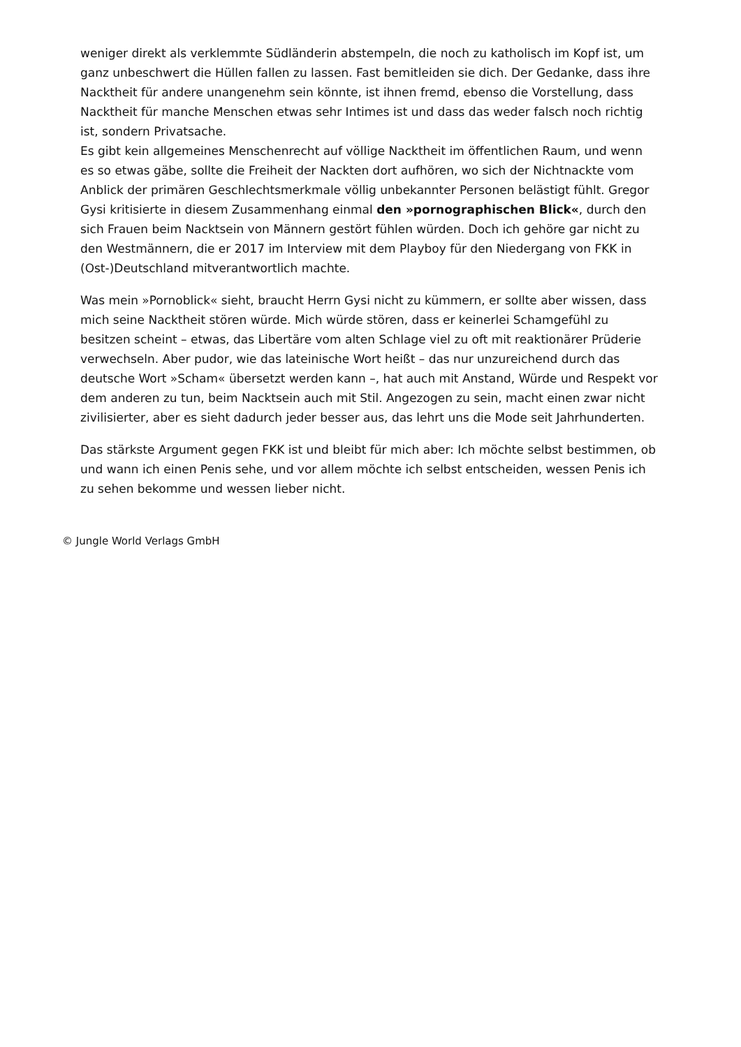weniger direkt als verklemmte Südländerin abstempeln, die noch zu katholisch im Kopf ist, um ganz unbeschwert die Hüllen fallen zu lassen. Fast bemitleiden sie dich. Der Gedanke, dass ihre Nacktheit für andere unangenehm sein könnte, ist ihnen fremd, ebenso die Vorstellung, dass Nacktheit für manche Menschen etwas sehr Intimes ist und dass das weder falsch noch richtig ist, sondern Privatsache.
Es gibt kein allgemeines Menschenrecht auf völlige Nacktheit im öffentlichen Raum, und wenn es so etwas gäbe, sollte die Freiheit der Nackten dort aufhören, wo sich der Nichtnackte vom Anblick der primären Geschlechtsmerkmale völlig unbekannter Personen belästigt fühlt. Gregor Gysi kritisierte in diesem Zusammenhang einmal den »pornographischen Blick«, durch den sich Frauen beim Nacktsein von Männern gestört fühlen würden. Doch ich gehöre gar nicht zu den Westmännern, die er 2017 im Interview mit dem Playboy für den Niedergang von FKK in (Ost-)Deutschland mitverantwortlich machte.
Was mein »Pornoblick« sieht, braucht Herrn Gysi nicht zu kümmern, er sollte aber wissen, dass mich seine Nacktheit stören würde. Mich würde stören, dass er keinerlei Schamgefühl zu besitzen scheint – etwas, das Libertäre vom alten Schlage viel zu oft mit reaktionärer Prüderie verwechseln. Aber pudor, wie das lateinische Wort heißt – das nur unzureichend durch das deutsche Wort »Scham« übersetzt werden kann –, hat auch mit Anstand, Würde und Respekt vor dem anderen zu tun, beim Nacktsein auch mit Stil. Angezogen zu sein, macht einen zwar nicht zivilisierter, aber es sieht dadurch jeder besser aus, das lehrt uns die Mode seit Jahrhunderten.
Das stärkste Argument gegen FKK ist und bleibt für mich aber: Ich möchte selbst bestimmen, ob und wann ich einen Penis sehe, und vor allem möchte ich selbst entscheiden, wessen Penis ich zu sehen bekomme und wessen lieber nicht.
© Jungle World Verlags GmbH